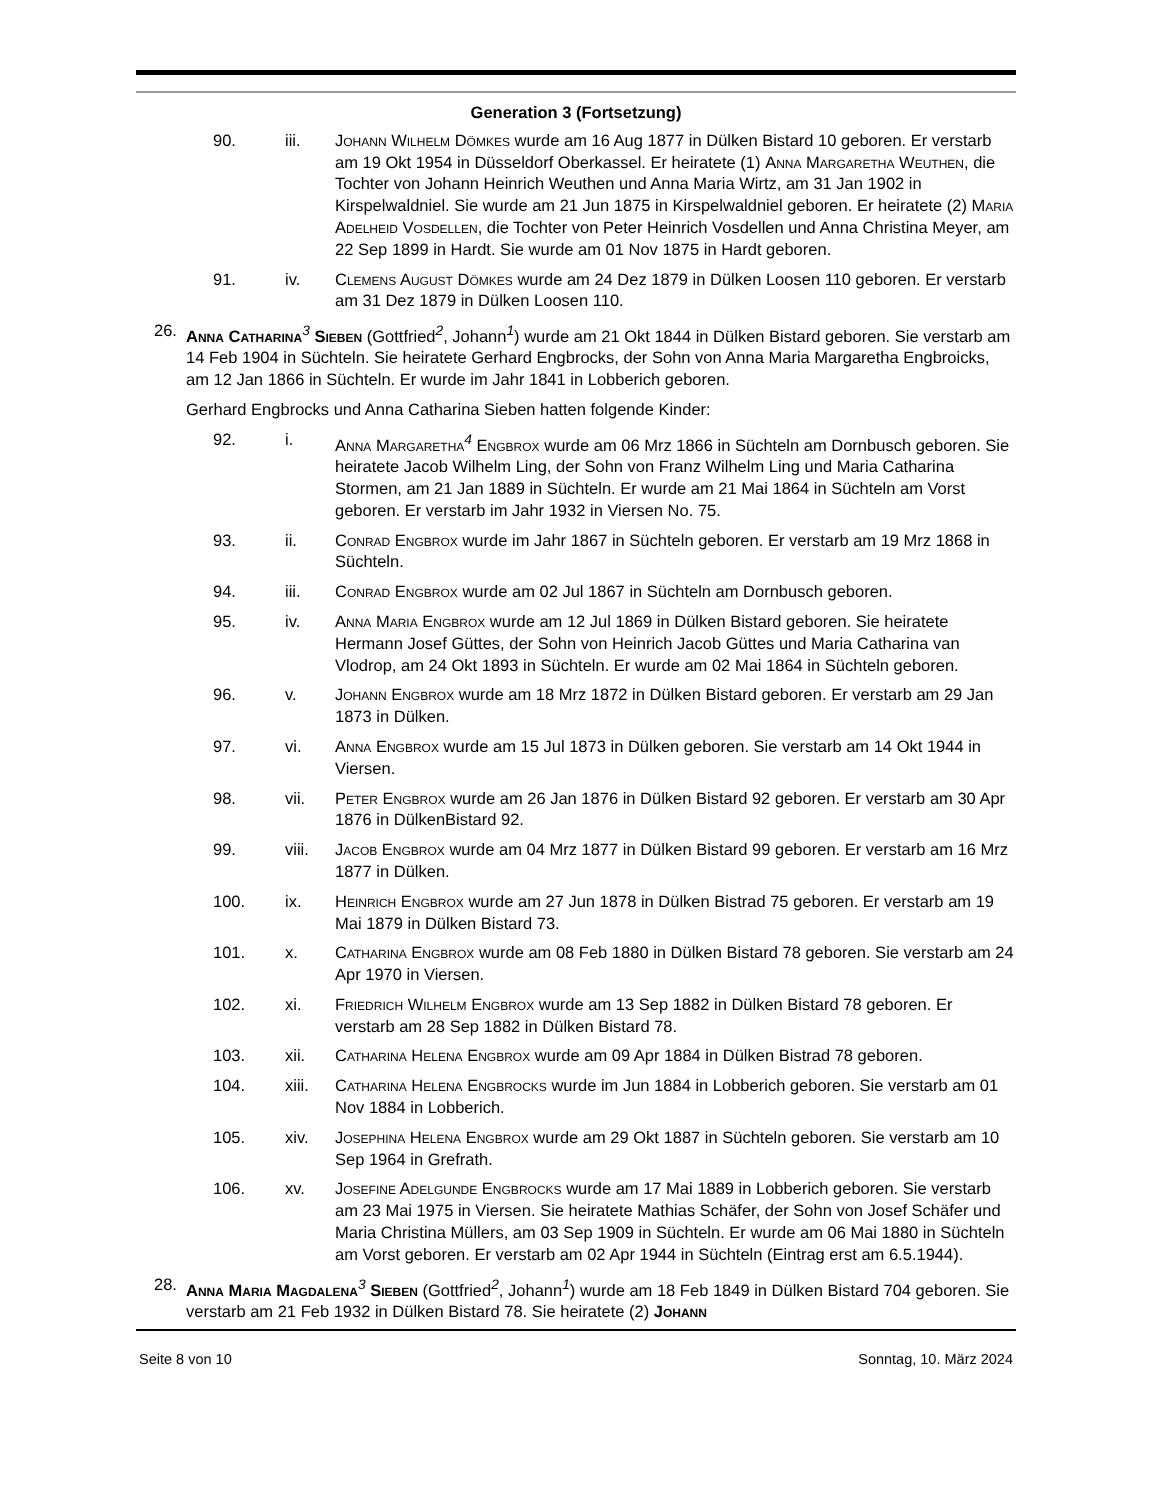Generation 3 (Fortsetzung)
90. iii. Johann Wilhelm Dömkes wurde am 16 Aug 1877 in Dülken Bistard 10 geboren. Er verstarb am 19 Okt 1954 in Düsseldorf Oberkassel. Er heiratete (1) Anna Margaretha Weuthen, die Tochter von Johann Heinrich Weuthen und Anna Maria Wirtz, am 31 Jan 1902 in Kirspelwaldniel. Sie wurde am 21 Jun 1875 in Kirspelwaldniel geboren. Er heiratete (2) Maria Adelheid Vosdellen, die Tochter von Peter Heinrich Vosdellen und Anna Christina Meyer, am 22 Sep 1899 in Hardt. Sie wurde am 01 Nov 1875 in Hardt geboren.
91. iv. Clemens August Dömkes wurde am 24 Dez 1879 in Dülken Loosen 110 geboren. Er verstarb am 31 Dez 1879 in Dülken Loosen 110.
26. Anna Catharina<sup>3</sup> Sieben (Gottfried<sup>2</sup>, Johann<sup>1</sup>) wurde am 21 Okt 1844 in Dülken Bistard geboren. Sie verstarb am 14 Feb 1904 in Süchteln. Sie heiratete Gerhard Engbrocks, der Sohn von Anna Maria Margaretha Engbroicks, am 12 Jan 1866 in Süchteln. Er wurde im Jahr 1841 in Lobberich geboren.
Gerhard Engbrocks und Anna Catharina Sieben hatten folgende Kinder:
92. i. Anna Margaretha<sup>4</sup> Engbrox wurde am 06 Mrz 1866 in Süchteln am Dornbusch geboren. Sie heiratete Jacob Wilhelm Ling, der Sohn von Franz Wilhelm Ling und Maria Catharina Stormen, am 21 Jan 1889 in Süchteln. Er wurde am 21 Mai 1864 in Süchteln am Vorst geboren. Er verstarb im Jahr 1932 in Viersen No. 75.
93. ii. Conrad Engbrox wurde im Jahr 1867 in Süchteln geboren. Er verstarb am 19 Mrz 1868 in Süchteln.
94. iii. Conrad Engbrox wurde am 02 Jul 1867 in Süchteln am Dornbusch geboren.
95. iv. Anna Maria Engbrox wurde am 12 Jul 1869 in Dülken Bistard geboren. Sie heiratete Hermann Josef Güttes, der Sohn von Heinrich Jacob Güttes und Maria Catharina van Vlodrop, am 24 Okt 1893 in Süchteln. Er wurde am 02 Mai 1864 in Süchteln geboren.
96. v. Johann Engbrox wurde am 18 Mrz 1872 in Dülken Bistard geboren. Er verstarb am 29 Jan 1873 in Dülken.
97. vi. Anna Engbrox wurde am 15 Jul 1873 in Dülken geboren. Sie verstarb am 14 Okt 1944 in Viersen.
98. vii. Peter Engbrox wurde am 26 Jan 1876 in Dülken Bistard 92 geboren. Er verstarb am 30 Apr 1876 in DülkenBistard 92.
99. viii. Jacob Engbrox wurde am 04 Mrz 1877 in Dülken Bistard 99 geboren. Er verstarb am 16 Mrz 1877 in Dülken.
100. ix. Heinrich Engbrox wurde am 27 Jun 1878 in Dülken Bistrad 75 geboren. Er verstarb am 19 Mai 1879 in Dülken Bistard 73.
101. x. Catharina Engbrox wurde am 08 Feb 1880 in Dülken Bistard 78 geboren. Sie verstarb am 24 Apr 1970 in Viersen.
102. xi. Friedrich Wilhelm Engbrox wurde am 13 Sep 1882 in Dülken Bistard 78 geboren. Er verstarb am 28 Sep 1882 in Dülken Bistard 78.
103. xii. Catharina Helena Engbrox wurde am 09 Apr 1884 in Dülken Bistrad 78 geboren.
104. xiii. Catharina Helena Engbrocks wurde im Jun 1884 in Lobberich geboren. Sie verstarb am 01 Nov 1884 in Lobberich.
105. xiv. Josephina Helena Engbrox wurde am 29 Okt 1887 in Süchteln geboren. Sie verstarb am 10 Sep 1964 in Grefrath.
106. xv. Josefine Adelgunde Engbrocks wurde am 17 Mai 1889 in Lobberich geboren. Sie verstarb am 23 Mai 1975 in Viersen. Sie heiratete Mathias Schäfer, der Sohn von Josef Schäfer und Maria Christina Müllers, am 03 Sep 1909 in Süchteln. Er wurde am 06 Mai 1880 in Süchteln am Vorst geboren. Er verstarb am 02 Apr 1944 in Süchteln (Eintrag erst am 6.5.1944).
28. Anna Maria Magdalena<sup>3</sup> Sieben (Gottfried<sup>2</sup>, Johann<sup>1</sup>) wurde am 18 Feb 1849 in Dülken Bistard 704 geboren. Sie verstarb am 21 Feb 1932 in Dülken Bistard 78. Sie heiratete (2) Johann
Seite 8 von 10 Sonntag, 10. März 2024